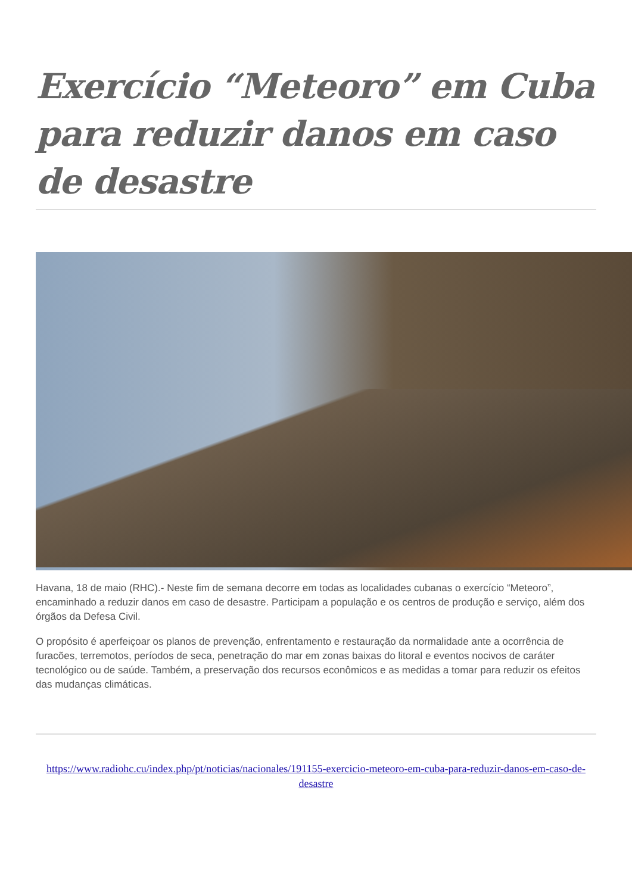Exercício “Meteoro” em Cuba para reduzir danos em caso de desastre
Havana, 18 de maio (RHC).- Neste fim de semana decorre em todas as localidades cubanas o exercício “Meteoro”, encaminhado a reduzir danos em caso de desastre. Participam a população e os centros de produção e serviço, além dos órgãos da Defesa Civil.
O propósito é aperfeiçoar os planos de prevenção, enfrentamento e restauração da normalidade ante a ocorrência de furacões, terremotos, períodos de seca, penetração do mar em zonas baixas do litoral e eventos nocivos de caráter tecnológico ou de saúde. Também, a preservação dos recursos econômicos e as medidas a tomar para reduzir os efeitos das mudanças climáticas.
https://www.radiohc.cu/index.php/pt/noticias/nacionales/191155-exercicio-meteoro-em-cuba-para-reduzir-danos-em-caso-de-desastre